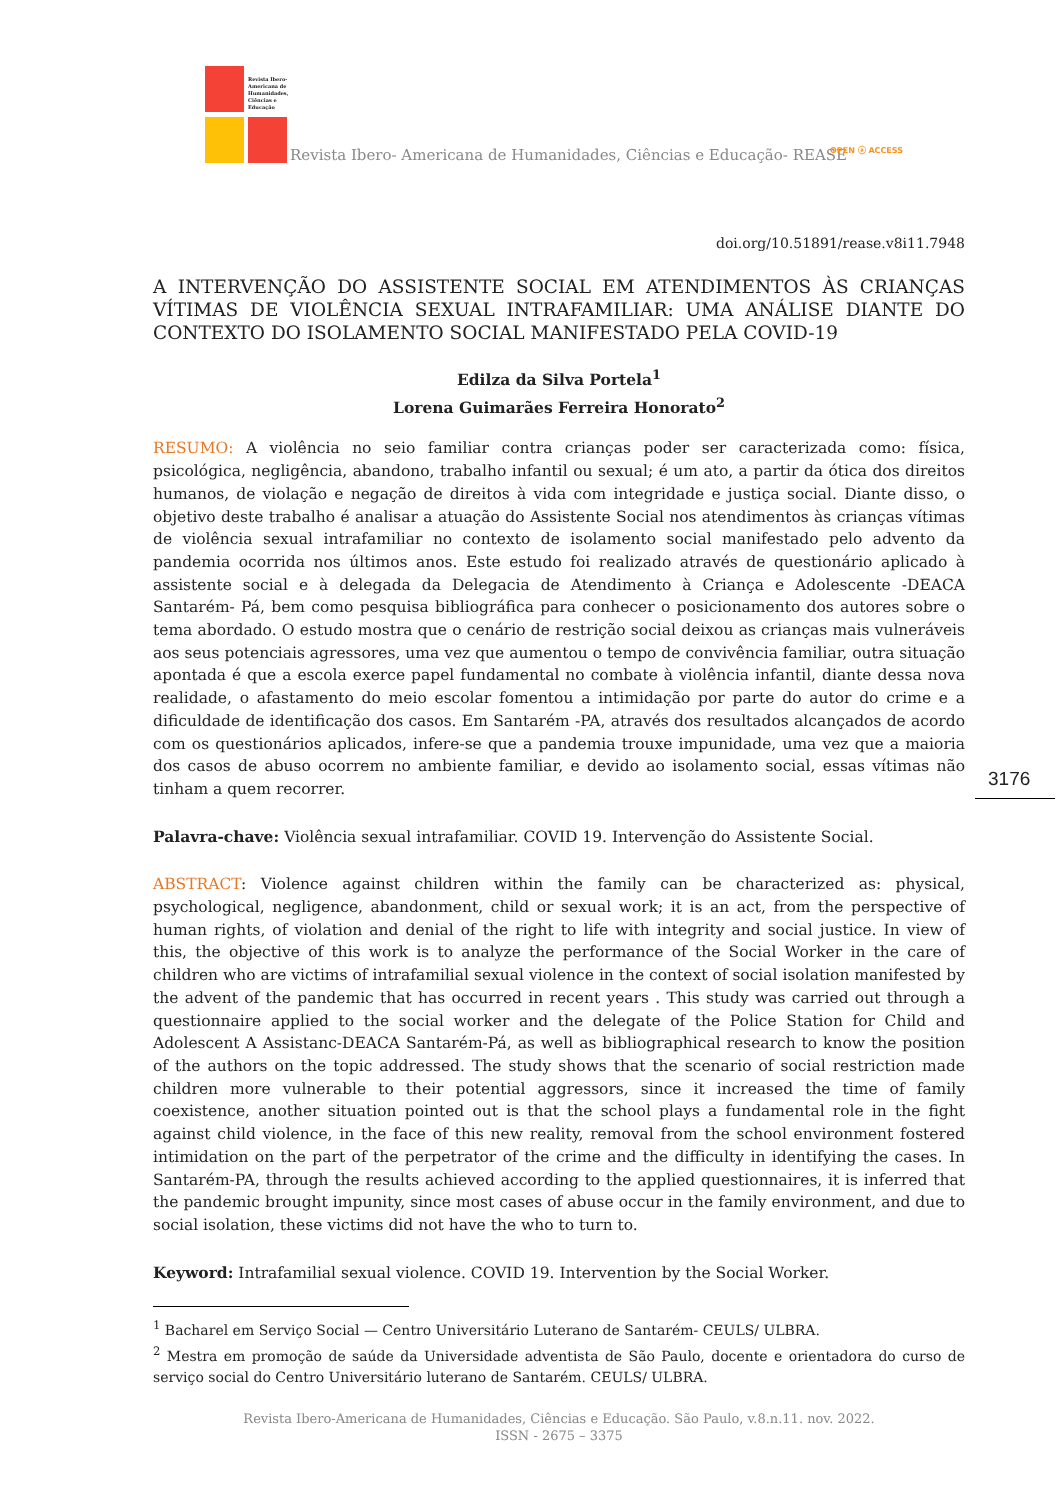Revista Ibero-
Americana de
Humanidades,
Ciências e
Educação
Revista Ibero- Americana de Humanidades, Ciências e Educação- REASE OPEN ⓐ ACCESS
3176
doi.org/10.51891/rease.v8i11.7948
A INTERVENÇÃO DO ASSISTENTE SOCIAL EM ATENDIMENTOS ÀS CRIANÇAS VÍTIMAS DE VIOLÊNCIA SEXUAL INTRAFAMILIAR: UMA ANÁLISE DIANTE DO CONTEXTO DO ISOLAMENTO SOCIAL MANIFESTADO PELA COVID-19
Edilza da Silva Portela<sup>1</sup>
Lorena Guimarães Ferreira Honorato<sup>2</sup>
RESUMO: A violência no seio familiar contra crianças poder ser caracterizada como: física, psicológica, negligência, abandono, trabalho infantil ou sexual; é um ato, a partir da ótica dos direitos humanos, de violação e negação de direitos à vida com integridade e justiça social. Diante disso, o objetivo deste trabalho é analisar a atuação do Assistente Social nos atendimentos às crianças vítimas de violência sexual intrafamiliar no contexto de isolamento social manifestado pelo advento da pandemia ocorrida nos últimos anos. Este estudo foi realizado através de questionário aplicado à assistente social e à delegada da Delegacia de Atendimento à Criança e Adolescente -DEACA Santarém- Pá, bem como pesquisa bibliográfica para conhecer o posicionamento dos autores sobre o tema abordado. O estudo mostra que o cenário de restrição social deixou as crianças mais vulneráveis aos seus potenciais agressores, uma vez que aumentou o tempo de convivência familiar, outra situação apontada é que a escola exerce papel fundamental no combate à violência infantil, diante dessa nova realidade, o afastamento do meio escolar fomentou a intimidação por parte do autor do crime e a dificuldade de identificação dos casos. Em Santarém -PA, através dos resultados alcançados de acordo com os questionários aplicados, infere-se que a pandemia trouxe impunidade, uma vez que a maioria dos casos de abuso ocorrem no ambiente familiar, e devido ao isolamento social, essas vítimas não tinham a quem recorrer.
Palavra-chave: Violência sexual intrafamiliar. COVID 19. Intervenção do Assistente Social.
ABSTRACT: Violence against children within the family can be characterized as: physical, psychological, negligence, abandonment, child or sexual work; it is an act, from the perspective of human rights, of violation and denial of the right to life with integrity and social justice. In view of this, the objective of this work is to analyze the performance of the Social Worker in the care of children who are victims of intrafamilial sexual violence in the context of social isolation manifested by the advent of the pandemic that has occurred in recent years . This study was carried out through a questionnaire applied to the social worker and the delegate of the Police Station for Child and Adolescent A Assistanc-DEACA Santarém-Pá, as well as bibliographical research to know the position of the authors on the topic addressed. The study shows that the scenario of social restriction made children more vulnerable to their potential aggressors, since it increased the time of family coexistence, another situation pointed out is that the school plays a fundamental role in the fight against child violence, in the face of this new reality, removal from the school environment fostered intimidation on the part of the perpetrator of the crime and the difficulty in identifying the cases. In Santarém-PA, through the results achieved according to the applied questionnaires, it is inferred that the pandemic brought impunity, since most cases of abuse occur in the family environment, and due to social isolation, these victims did not have the who to turn to.
Keyword: Intrafamilial sexual violence. COVID 19. Intervention by the Social Worker.
<sup>1</sup> Bacharel em Serviço Social — Centro Universitário Luterano de Santarém- CEULS/ ULBRA.
<sup>2</sup> Mestra em promoção de saúde da Universidade adventista de São Paulo, docente e orientadora do curso de serviço social do Centro Universitário luterano de Santarém. CEULS/ ULBRA.
Revista Ibero-Americana de Humanidades, Ciências e Educação. São Paulo, v.8.n.11. nov. 2022.
ISSN - 2675 – 3375